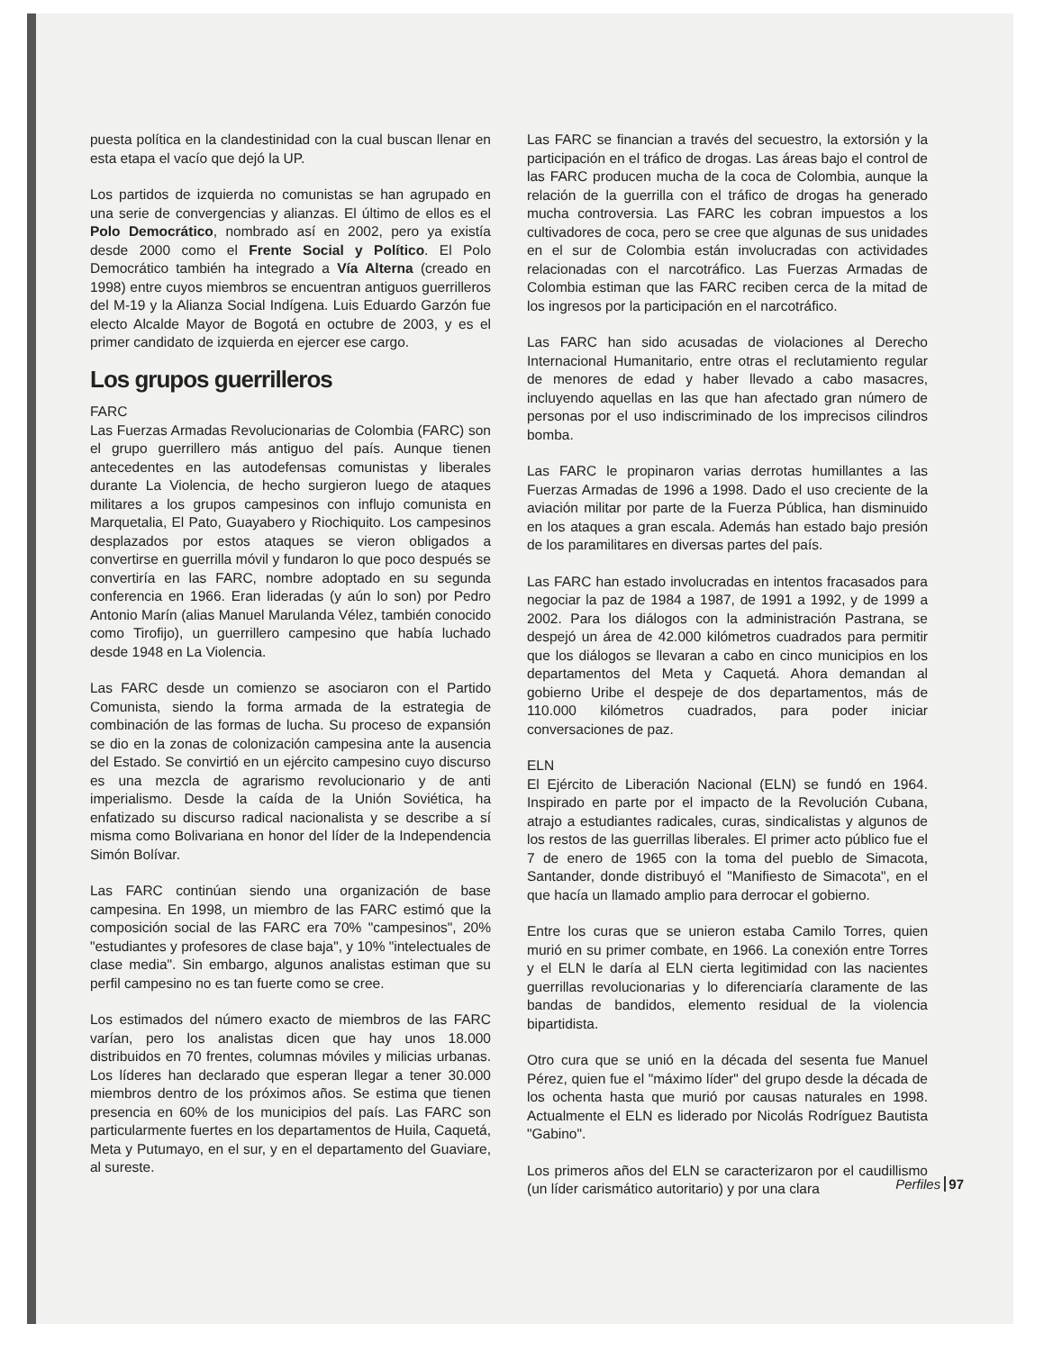puesta política en la clandestinidad con la cual buscan llenar en esta etapa el vacío que dejó la UP.
Los partidos de izquierda no comunistas se han agrupado en una serie de convergencias y alianzas. El último de ellos es el Polo Democrático, nombrado así en 2002, pero ya existía desde 2000 como el Frente Social y Político. El Polo Democrático también ha integrado a Vía Alterna (creado en 1998) entre cuyos miembros se encuentran antiguos guerrilleros del M-19 y la Alianza Social Indígena. Luis Eduardo Garzón fue electo Alcalde Mayor de Bogotá en octubre de 2003, y es el primer candidato de izquierda en ejercer ese cargo.
Los grupos guerrilleros
FARC
Las Fuerzas Armadas Revolucionarias de Colombia (FARC) son el grupo guerrillero más antiguo del país. Aunque tienen antecedentes en las autodefensas comunistas y liberales durante La Violencia, de hecho surgieron luego de ataques militares a los grupos campesinos con influjo comunista en Marquetalia, El Pato, Guayabero y Riochiquito. Los campesinos desplazados por estos ataques se vieron obligados a convertirse en guerrilla móvil y fundaron lo que poco después se convertiría en las FARC, nombre adoptado en su segunda conferencia en 1966. Eran lideradas (y aún lo son) por Pedro Antonio Marín (alias Manuel Marulanda Vélez, también conocido como Tirofijo), un guerrillero campesino que había luchado desde 1948 en La Violencia.
Las FARC desde un comienzo se asociaron con el Partido Comunista, siendo la forma armada de la estrategia de combinación de las formas de lucha. Su proceso de expansión se dio en la zonas de colonización campesina ante la ausencia del Estado. Se convirtió en un ejército campesino cuyo discurso es una mezcla de agrarismo revolucionario y de anti imperialismo. Desde la caída de la Unión Soviética, ha enfatizado su discurso radical nacionalista y se describe a sí misma como Bolivariana en honor del líder de la Independencia Simón Bolívar.
Las FARC continúan siendo una organización de base campesina. En 1998, un miembro de las FARC estimó que la composición social de las FARC era 70% "campesinos", 20% "estudiantes y profesores de clase baja", y 10% "intelectuales de clase media". Sin embargo, algunos analistas estiman que su perfil campesino no es tan fuerte como se cree.
Los estimados del número exacto de miembros de las FARC varían, pero los analistas dicen que hay unos 18.000 distribuidos en 70 frentes, columnas móviles y milicias urbanas. Los líderes han declarado que esperan llegar a tener 30.000 miembros dentro de los próximos años. Se estima que tienen presencia en 60% de los municipios del país. Las FARC son particularmente fuertes en los departamentos de Huila, Caquetá, Meta y Putumayo, en el sur, y en el departamento del Guaviare, al sureste.
Las FARC se financian a través del secuestro, la extorsión y la participación en el tráfico de drogas. Las áreas bajo el control de las FARC producen mucha de la coca de Colombia, aunque la relación de la guerrilla con el tráfico de drogas ha generado mucha controversia. Las FARC les cobran impuestos a los cultivadores de coca, pero se cree que algunas de sus unidades en el sur de Colombia están involucradas con actividades relacionadas con el narcotráfico. Las Fuerzas Armadas de Colombia estiman que las FARC reciben cerca de la mitad de los ingresos por la participación en el narcotráfico.
Las FARC han sido acusadas de violaciones al Derecho Internacional Humanitario, entre otras el reclutamiento regular de menores de edad y haber llevado a cabo masacres, incluyendo aquellas en las que han afectado gran número de personas por el uso indiscriminado de los imprecisos cilindros bomba.
Las FARC le propinaron varias derrotas humillantes a las Fuerzas Armadas de 1996 a 1998. Dado el uso creciente de la aviación militar por parte de la Fuerza Pública, han disminuido en los ataques a gran escala. Además han estado bajo presión de los paramilitares en diversas partes del país.
Las FARC han estado involucradas en intentos fracasados para negociar la paz de 1984 a 1987, de 1991 a 1992, y de 1999 a 2002. Para los diálogos con la administración Pastrana, se despejó un área de 42.000 kilómetros cuadrados para permitir que los diálogos se llevaran a cabo en cinco municipios en los departamentos del Meta y Caquetá. Ahora demandan al gobierno Uribe el despeje de dos departamentos, más de 110.000 kilómetros cuadrados, para poder iniciar conversaciones de paz.
ELN
El Ejército de Liberación Nacional (ELN) se fundó en 1964. Inspirado en parte por el impacto de la Revolución Cubana, atrajo a estudiantes radicales, curas, sindicalistas y algunos de los restos de las guerrillas liberales. El primer acto público fue el 7 de enero de 1965 con la toma del pueblo de Simacota, Santander, donde distribuyó el "Manifiesto de Simacota", en el que hacía un llamado amplio para derrocar el gobierno.
Entre los curas que se unieron estaba Camilo Torres, quien murió en su primer combate, en 1966. La conexión entre Torres y el ELN le daría al ELN cierta legitimidad con las nacientes guerrillas revolucionarias y lo diferenciaría claramente de las bandas de bandidos, elemento residual de la violencia bipartidista.
Otro cura que se unió en la década del sesenta fue Manuel Pérez, quien fue el "máximo líder" del grupo desde la década de los ochenta hasta que murió por causas naturales en 1998. Actualmente el ELN es liderado por Nicolás Rodríguez Bautista "Gabino".
Los primeros años del ELN se caracterizaron por el caudillismo (un líder carismático autoritario) y por una clara
Perfiles 97